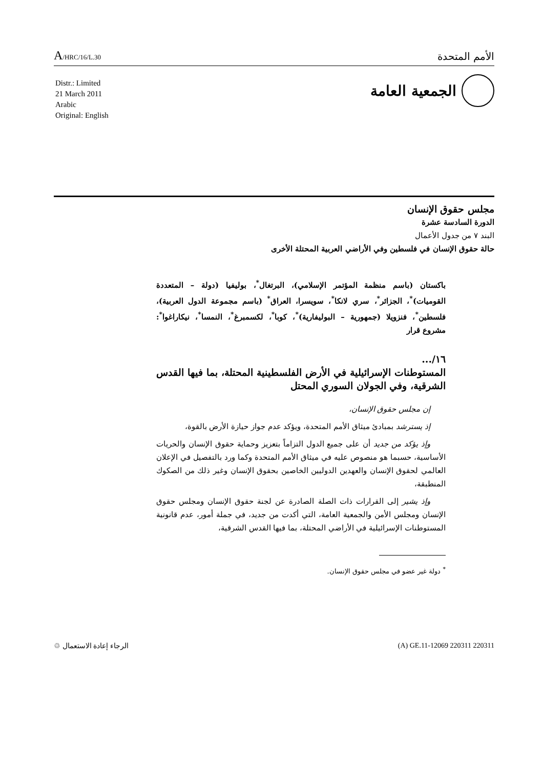A/HRC/16/L.30
الأمم المتحدة
Distr.: Limited
21 March 2011
Arabic
Original: English
الجمعية العامة
مجلس حقوق الإنسان
الدورة السادسة عشرة
البند ٧ من جدول الأعمال
حالة حقوق الإنسان في فلسطين وفي الأراضي العربية المحتلة الأخرى
باكستان (باسم منظمة المؤتمر الإسلامي)، البرتغال<sup>*</sup>، بوليفيا (دولة – المتعددة القوميات)<sup>*</sup>، الجزائر<sup>*</sup>، سري لانكا<sup>*</sup>، سويسرا، العراق<sup>*</sup> (باسم مجموعة الدول العربية)، فلسطين<sup>*</sup>، فنزويلا (جمهورية – البوليفارية)<sup>*</sup>، كوبا<sup>*</sup>، لكسمبرغ<sup>*</sup>، النمسا<sup>*</sup>، نيكاراغوا<sup>*</sup>: مشروع قرار
١٦/...
المستوطنات الإسرائيلية في الأرض الفلسطينية المحتلة، بما فيها القدس الشرقية، وفي الجولان السوري المحتل
إن مجلس حقوق الإنسان،
إذ يسترشد بمبادئ ميثاق الأمم المتحدة، ويؤكد عدم جواز حيازة الأرض بالقوة،
وإذ يؤكد من جديد أن على جميع الدول التزاماً بتعزيز وحماية حقوق الإنسان والحريات الأساسية، حسبما هو منصوص عليه في ميثاق الأمم المتحدة وكما ورد بالتفصيل في الإعلان العالمي لحقوق الإنسان والعهدين الدوليين الخاصين بحقوق الإنسان وغير ذلك من الصكوك المنطبقة،
وإذ يشير إلى القرارات ذات الصلة الصادرة عن لجنة حقوق الإنسان ومجلس حقوق الإنسان ومجلس الأمن والجمعية العامة، التي أكدت من جديد، في جملة أمور، عدم قانونية المستوطنات الإسرائيلية في الأراضي المحتلة، بما فيها القدس الشرقية،
<sup>*</sup> دولة غير عضو في مجلس حقوق الإنسان.
الرجاء إعادة الاستعمال ♲ (A) GE.11-12069 220311 220311